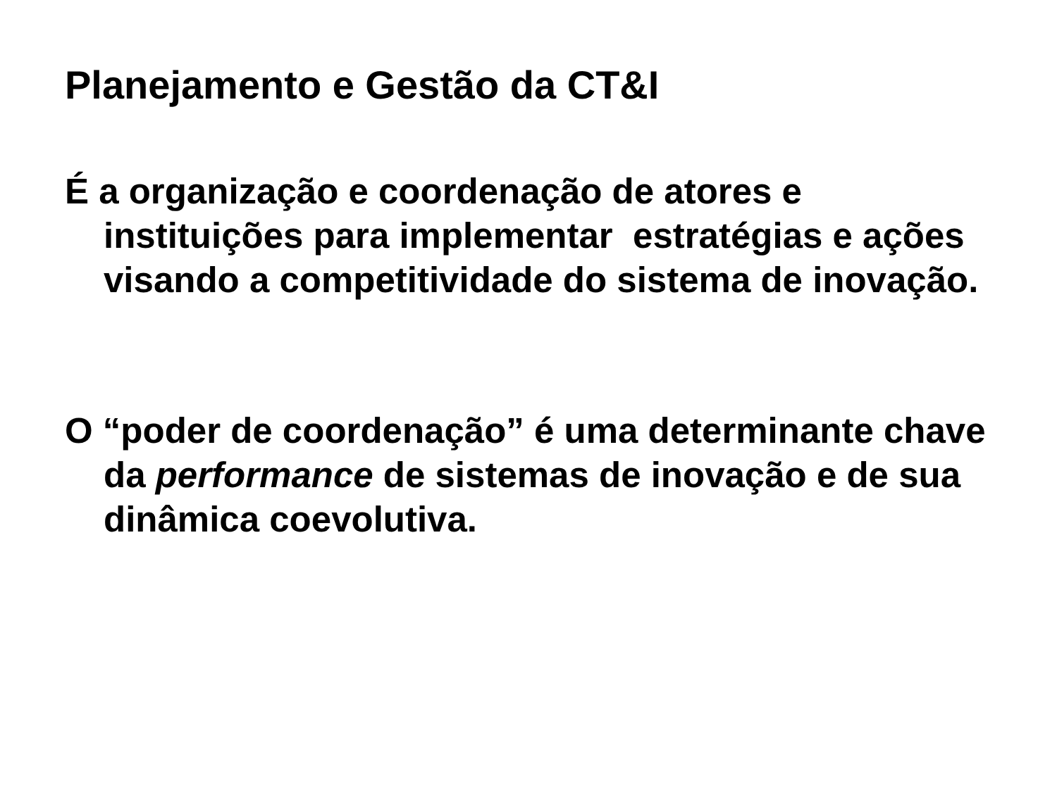Planejamento e Gestão da CT&I
É a organização e coordenação de atores e instituições para implementar estratégias e ações visando a competitividade do sistema de inovação.
O “poder de coordenação” é uma determinante chave da performance de sistemas de inovação e de sua dinâmica coevolutiva.